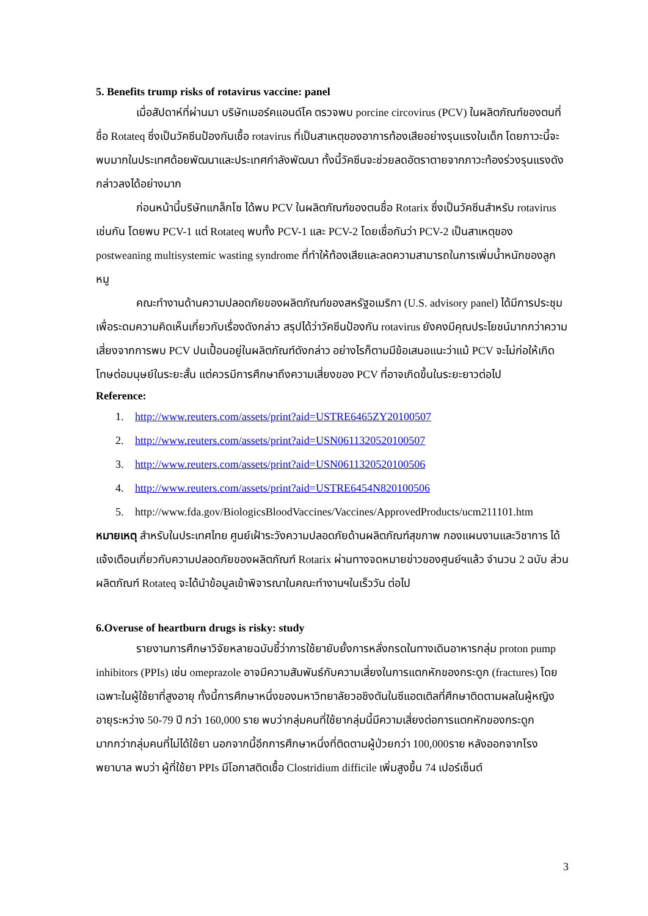5. Benefits trump risks of rotavirus vaccine: panel
เมื่อสัปดาห์ที่ผ่านมา บริษัทเมอร์คแอนด์โค ตรวจพบ porcine circovirus (PCV) ในผลิตภัณฑ์ของตนที่ชื่อ Rotateq ซึ่งเป็นวัคซีนป้องกันเชื้อ rotavirus ที่เป็นสาเหตุของอาการท้องเสียอย่างรุนแรงในเด็ก โดยภาวะนี้จะพบมากในประเทศด้อยพัฒนาและประเทศกำลังพัฒนา ทั้งนี้วัคซีนจะช่วยลดอัตราตายจากภาวะท้องร่วงรุนแรงดังกล่าวลงได้อย่างมาก
ก่อนหน้านี้บริษัทแกล็กโซ ได้พบ PCV ในผลิตภัณฑ์ของตนชื่อ Rotarix ซึ่งเป็นวัคซีนสำหรับ rotavirus เช่นกัน โดยพบ PCV-1 แต่ Rotateq พบทั้ง PCV-1 และ PCV-2 โดยเชื่อกันว่า PCV-2 เป็นสาเหตุของ postweaning multisystemic wasting syndrome ที่ทำให้ท้องเสียและลดความสามารถในการเพิ่มน้ำหนักของลูกหมู
คณะทำงานด้านความปลอดภัยของผลิตภัณฑ์ของสหรัฐอเมริกา (U.S. advisory panel) ได้มีการประชุมเพื่อระดมความคิดเห็นเกี่ยวกับเรื่องดังกล่าว สรุปได้ว่าวัคซีนป้องกัน rotavirus ยังคงมีคุณประโยชน์มากกว่าความเสี่ยงจากการพบ PCV ปนเปื้อนอยู่ในผลิตภัณฑ์ดังกล่าว อย่างไรก็ตามมีข้อเสนอแนะว่าแม้ PCV จะไม่ก่อให้เกิดโทษต่อมนุษย์ในระยะสั้น แต่ควรมีการศึกษาถึงความเสี่ยงของ PCV ที่อาจเกิดขึ้นในระยะยาวต่อไป
Reference:
1. http://www.reuters.com/assets/print?aid=USTRE6465ZY20100507
2. http://www.reuters.com/assets/print?aid=USN0611320520100507
3. http://www.reuters.com/assets/print?aid=USN0611320520100506
4. http://www.reuters.com/assets/print?aid=USTRE6454N820100506
5. http://www.fda.gov/BiologicsBloodVaccines/Vaccines/ApprovedProducts/ucm211101.htm
หมายเหตุ สำหรับในประเทศไทย ศูนย์เฝ้าระวังความปลอดภัยด้านผลิตภัณฑ์สุขภาพ กองแผนงานและวิชาการ ได้แจ้งเตือนเกี่ยวกับความปลอดภัยของผลิตภัณฑ์ Rotarix ผ่านทางจดหมายข่าวของศูนย์ฯแล้ว จำนวน 2 ฉบับ ส่วนผลิตภัณฑ์ Rotateq จะได้นำข้อมูลเข้าพิจารณาในคณะทำงานฯในเร็ววัน ต่อไป
6.Overuse of heartburn drugs is risky: study
รายงานการศึกษาวิจัยหลายฉบับชี้ว่าการใช้ยายับยั้งการหลั่งกรดในทางเดินอาหารกลุ่ม proton pump inhibitors (PPIs) เช่น omeprazole อาจมีความสัมพันธ์กับความเสี่ยงในการแตกหักของกระดูก (fractures) โดยเฉพาะในผู้ใช้ยาที่สูงอายุ ทั้งนี้การศึกษาหนึ่งของมหาวิทยาลัยวอชิงตันในซีแอตเติลที่ศึกษาติดตามผลในผู้หญิงอายุระหว่าง 50-79 ปี กว่า 160,000 ราย พบว่ากลุ่มคนที่ใช้ยากลุ่มนี้มีความเสี่ยงต่อการแตกหักของกระดูกมากกว่ากลุ่มคนที่ไม่ได้ใช้ยา นอกจากนี้อีกการศึกษาหนึ่งที่ติดตามผู้ป่วยกว่า 100,000ราย หลังออกจากโรงพยาบาล พบว่า ผู้ที่ใช้ยา PPIs มีโอกาสติดเชื้อ Clostridium difficile เพิ่มสูงขึ้น 74 เปอร์เซ็นต์
3